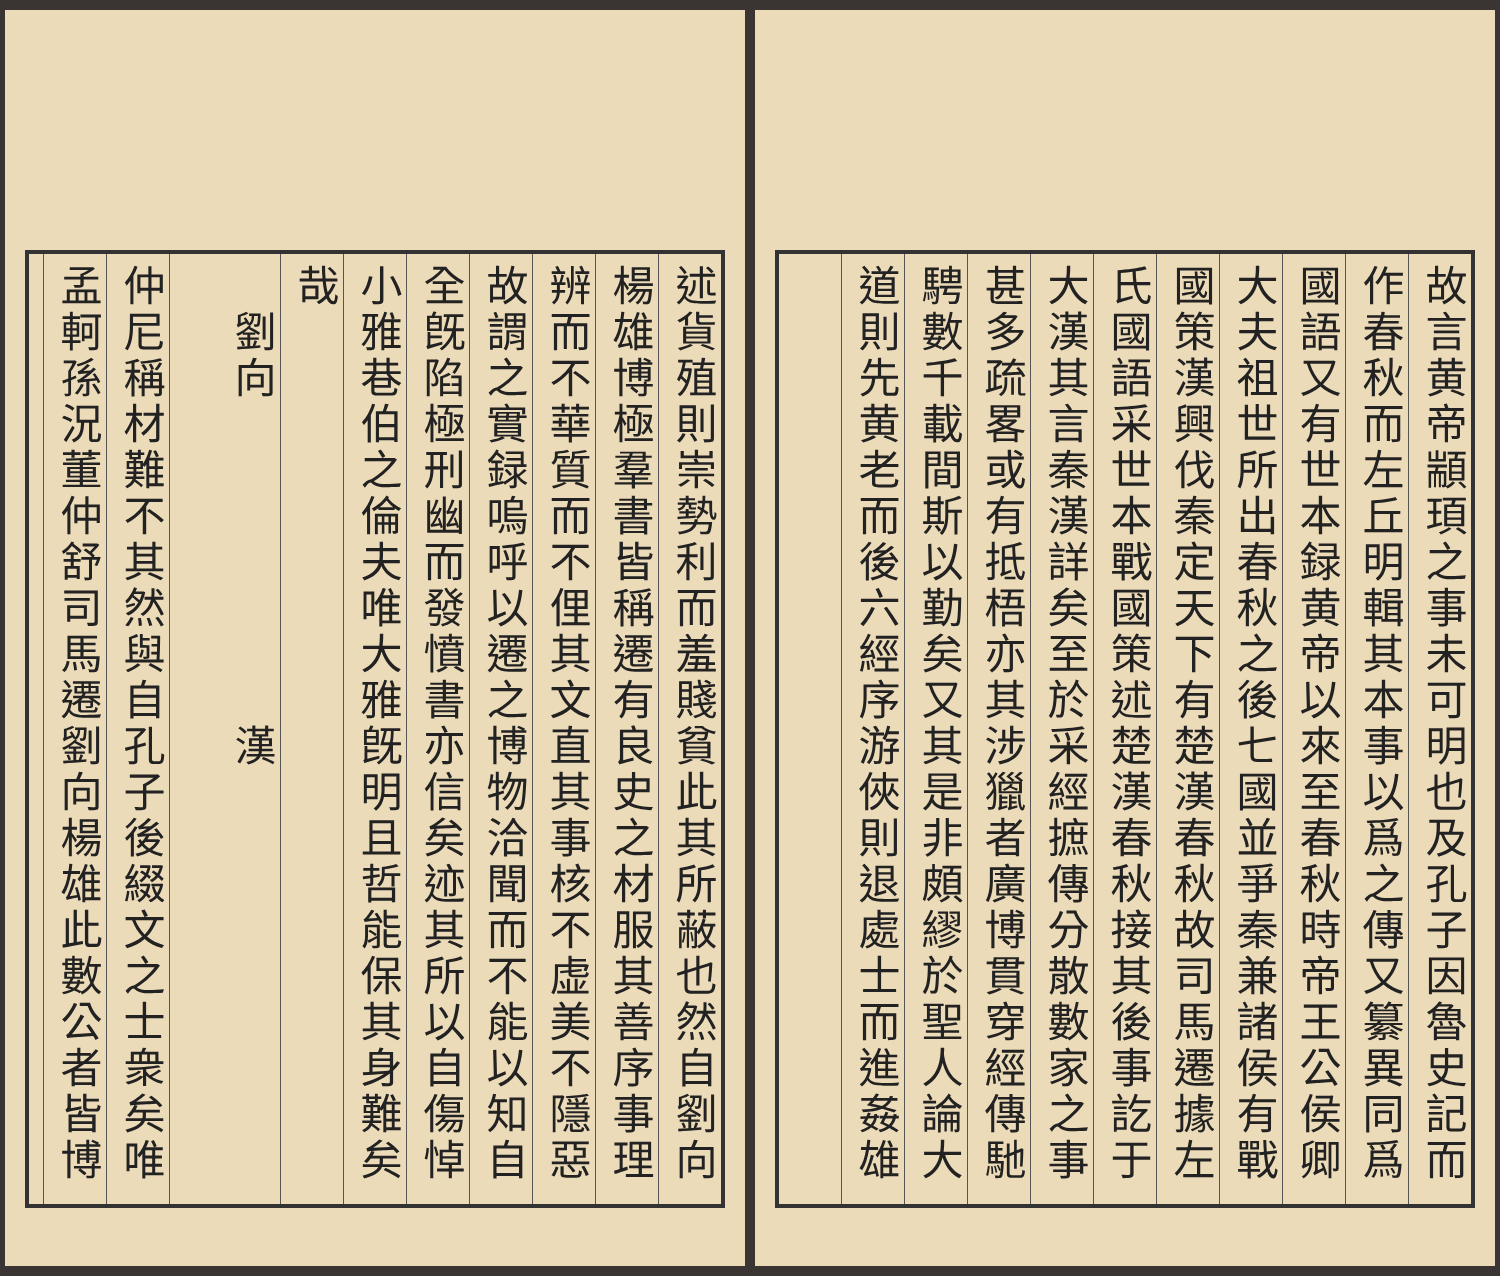故言黄帝顓頊之事未可明也及孔子因魯史記而
作春秋而左丘明輯其本事以爲之傳又纂異同爲
國語又有世本録黄帝以來至春秋時帝王公侯卿
大夫祖世所出春秋之後七國並爭秦兼諸侯有戰
國策漢興伐秦定天下有楚漢春秋故司馬遷據左
氏國語采世本戰國策述楚漢春秋接其後事訖于
大漢其言秦漢詳矣至於采經摭傳分散數家之事
甚多疏畧或有抵梧亦其涉獵者廣博貫穿經傳馳
騁數千載間斯以勤矣又其是非頗繆於聖人論大
道則先黄老而後六經序游俠則退處士而進姦雄
述貨殖則崇勢利而羞賤貧此其所蔽也然自劉向
楊雄博極羣書皆稱遷有良史之材服其善序事理
辨而不華質而不俚其文直其事核不虚美不隱惡
故謂之實録嗚呼以遷之博物洽聞而不能以知自
全旣陷極刑幽而發憤書亦信矣迹其所以自傷悼
小雅巷伯之倫夫唯大雅旣明且哲能保其身難矣
哉
　劉向　　　　　　　漢
仲尼稱材難不其然與自孔子後綴文之士衆矣唯
孟軻孫況董仲舒司馬遷劉向楊雄此數公者皆博